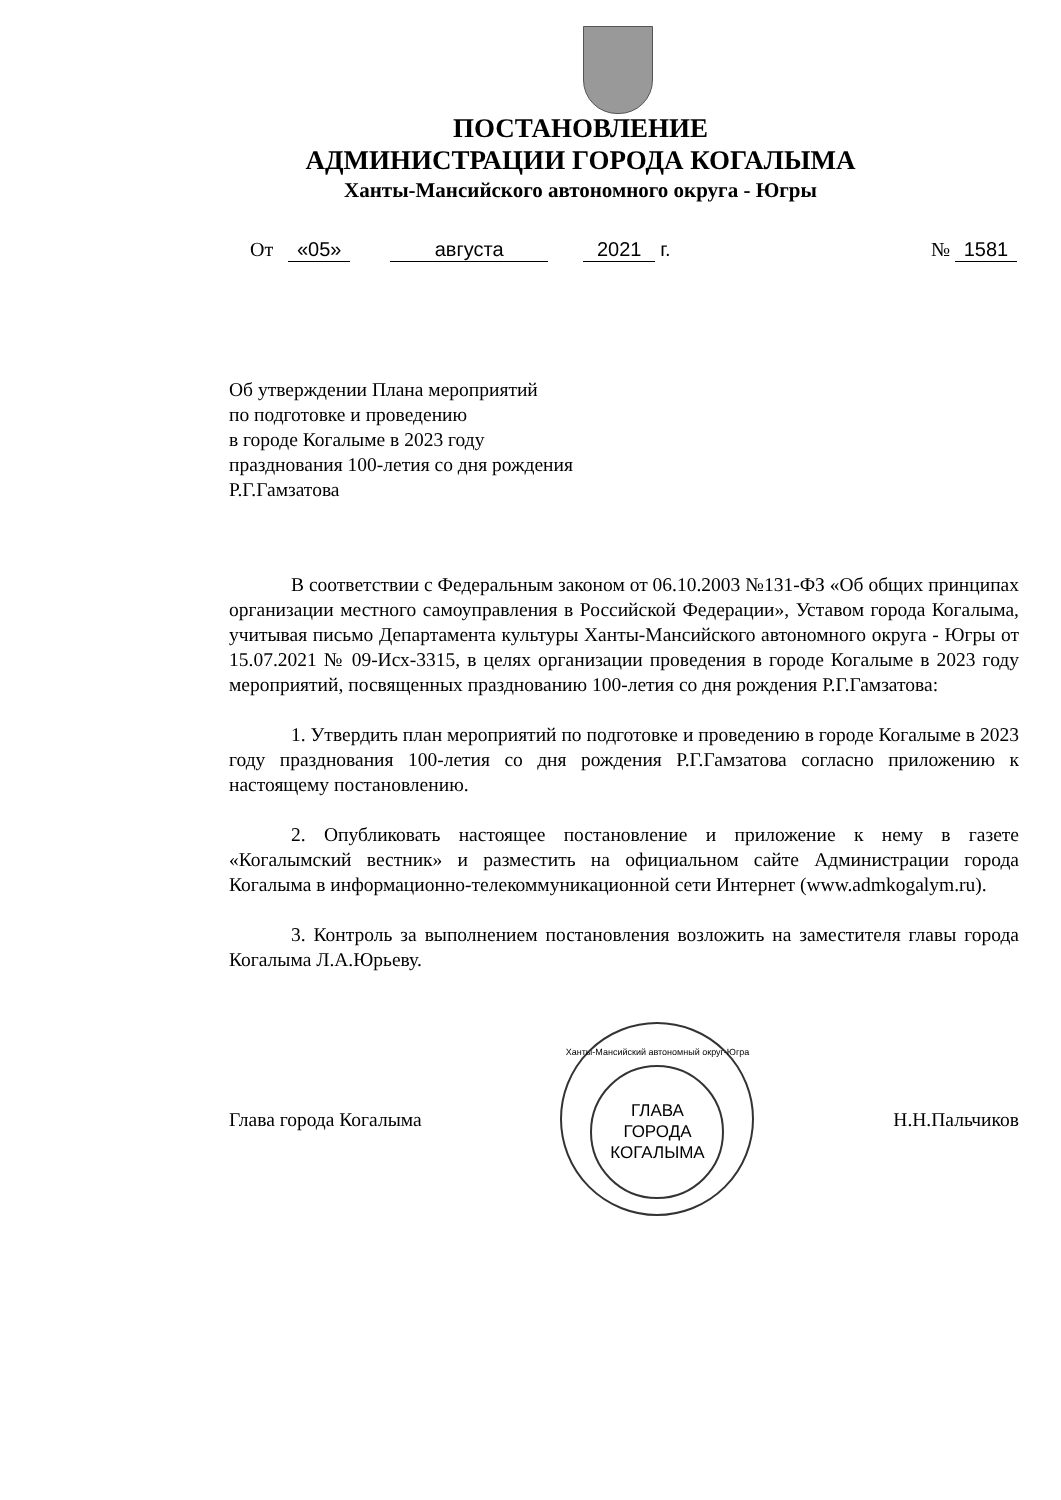ПОСТАНОВЛЕНИЕ
АДМИНИСТРАЦИИ ГОРОДА КОГАЛЫМА
Ханты-Мансийского автономного округа - Югры
От «05» августа 2021 г. № 1581
Об утверждении Плана мероприятий
по подготовке и проведению
в городе Когалыме в 2023 году
празднования 100-летия со дня рождения
Р.Г.Гамзатова
В соответствии с Федеральным законом от 06.10.2003 №131-ФЗ «Об общих принципах организации местного самоуправления в Российской Федерации», Уставом города Когалыма, учитывая письмо Департамента культуры Ханты-Мансийского автономного округа - Югры от 15.07.2021 № 09-Исх-3315, в целях организации проведения в городе Когалыме в 2023 году мероприятий, посвященных празднованию 100-летия со дня рождения Р.Г.Гамзатова:
1. Утвердить план мероприятий по подготовке и проведению в городе Когалыме в 2023 году празднования 100-летия со дня рождения Р.Г.Гамзатова согласно приложению к настоящему постановлению.
2. Опубликовать настоящее постановление и приложение к нему в газете «Когалымский вестник» и разместить на официальном сайте Администрации города Когалыма в информационно-телекоммуникационной сети Интернет (www.admkogalym.ru).
3. Контроль за выполнением постановления возложить на заместителя главы города Когалыма Л.А.Юрьеву.
Глава города Когалыма
Ханты-Мансийский автономный округ-Югра
ГЛАВА
ГОРОДА
КОГАЛЫМА
Н.Н.Пальчиков